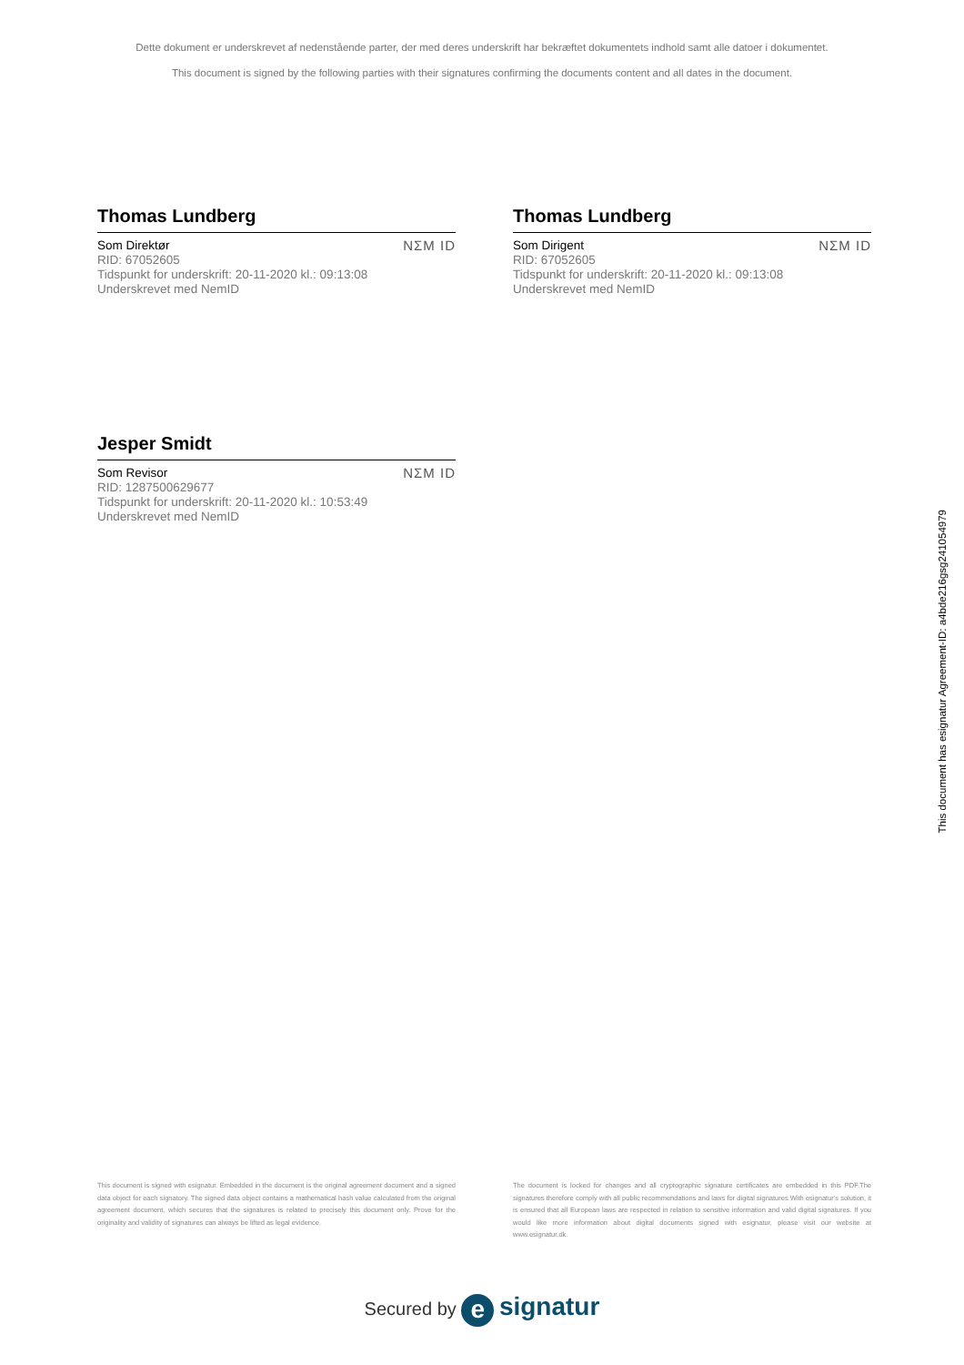Dette dokument er underskrevet af nedenstående parter, der med deres underskrift har bekræftet dokumentets indhold samt alle datoer i dokumentet.
This document is signed by the following parties with their signatures confirming the documents content and all dates in the document.
Thomas Lundberg
Som Direktør NΣM ID
RID: 67052605
Tidspunkt for underskrift: 20-11-2020 kl.: 09:13:08
Underskrevet med NemID
Thomas Lundberg
Som Dirigent NΣM ID
RID: 67052605
Tidspunkt for underskrift: 20-11-2020 kl.: 09:13:08
Underskrevet med NemID
Jesper Smidt
Som Revisor NΣM ID
RID: 1287500629677
Tidspunkt for underskrift: 20-11-2020 kl.: 10:53:49
Underskrevet med NemID
This document has esignatur Agreement-ID: a4bde216gsg241054979
This document is signed with esignatur. Embedded in the document is the original agreement document and a signed data object for each signatory. The signed data object contains a mathematical hash value calculated from the original agreement document, which secures that the signatures is related to precisely this document only. Prove for the originality and validity of signatures can always be lifted as legal evidence.
The document is locked for changes and all cryptographic signature certificates are embedded in this PDF.The signatures therefore comply with all public recommendations and laws for digital signatures.With esignatur's solution, it is ensured that all European laws are respected in relation to sensitive information and valid digital signatures. If you would like more information about digital documents signed with esignatur, please visit our website at www.esignatur.dk.
Secured by e signatur